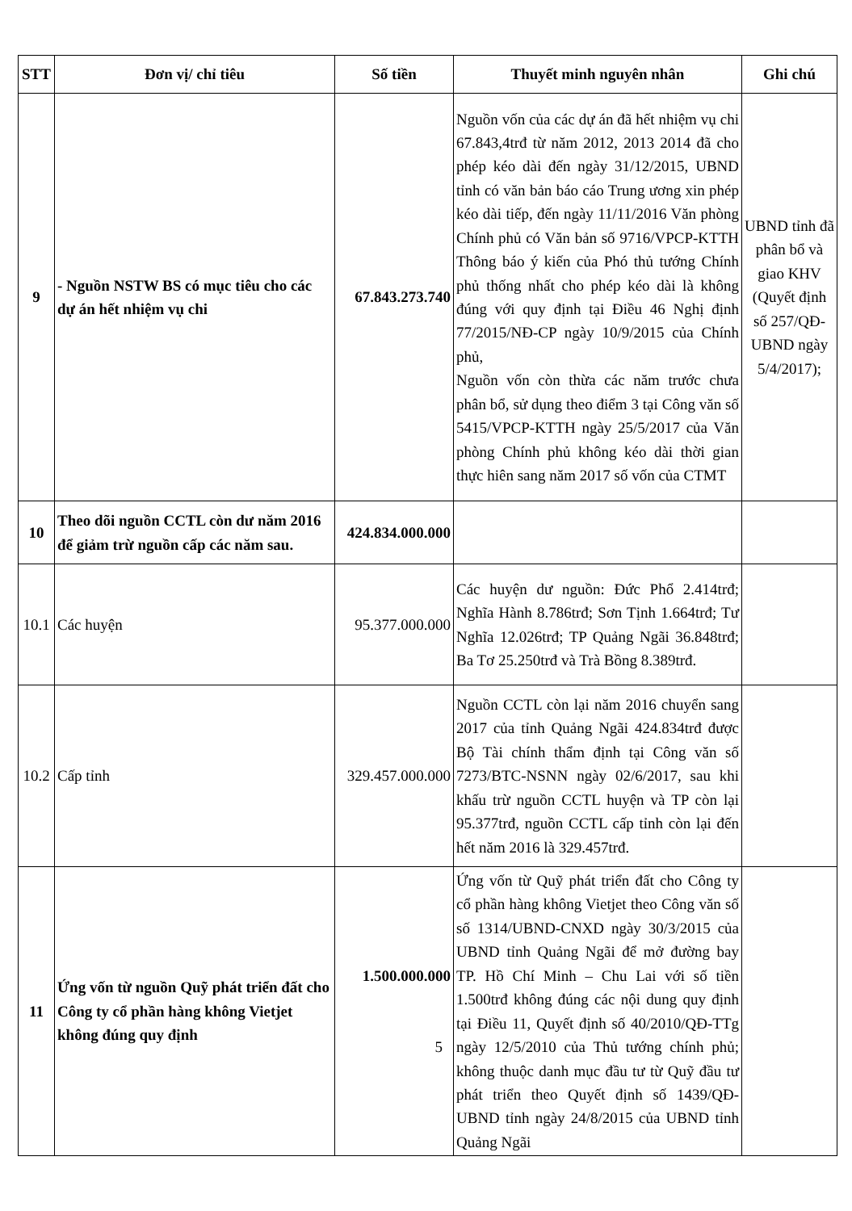| STT | Đơn vị/ chỉ tiêu | Số tiền | Thuyết minh nguyên nhân | Ghi chú |
| --- | --- | --- | --- | --- |
| 9 | - Nguồn NSTW BS có mục tiêu cho các dự án hết nhiệm vụ chi | 67.843.273.740 | Nguồn vốn của các dự án đã hết nhiệm vụ chi 67.843,4trđ từ năm 2012, 2013 2014 đã cho phép kéo dài đến ngày 31/12/2015, UBND tỉnh có văn bản báo cáo Trung ương xin phép kéo dài tiếp, đến ngày 11/11/2016 Văn phòng Chính phủ có Văn bản số 9716/VPCP-KTTH Thông báo ý kiến của Phó thủ tướng Chính phủ thống nhất cho phép kéo dài là không đúng với quy định tại Điều 46 Nghị định 77/2015/NĐ-CP ngày 10/9/2015 của Chính phủ, Nguồn vốn còn thừa các năm trước chưa phân bổ, sử dụng theo điểm 3 tại Công văn số 5415/VPCP-KTTH ngày 25/5/2017 của Văn phòng Chính phủ không kéo dài thời gian thực hiên sang năm 2017 số vốn của CTMT | UBND tỉnh đã phân bổ và giao KHV (Quyết định số 257/QĐ-UBND ngày 5/4/2017); |
| 10 | Theo dõi nguồn CCTL còn dư năm 2016 để giảm trừ nguồn cấp các năm sau. | 424.834.000.000 | | |
| 10.1 | Các huyện | 95.377.000.000 | Các huyện dư nguồn: Đức Phổ 2.414trđ; Nghĩa Hành 8.786trđ; Sơn Tịnh 1.664trđ; Tư Nghĩa 12.026trđ; TP Quảng Ngãi 36.848trđ; Ba Tơ 25.250trđ và Trà Bồng 8.389trđ. | |
| 10.2 | Cấp tỉnh | 329.457.000.000 | Nguồn CCTL còn lại năm 2016 chuyển sang 2017 của tỉnh Quảng Ngãi 424.834trđ được Bộ Tài chính thẩm định tại Công văn số 7273/BTC-NSNN ngày 02/6/2017, sau khi khấu trừ nguồn CCTL huyện và TP còn lại 95.377trđ, nguồn CCTL cấp tỉnh còn lại đến hết năm 2016 là 329.457trđ. | |
| 11 | Ứng vốn từ nguồn Quỹ phát triển đất cho Công ty cổ phần hàng không Vietjet không đúng quy định | 1.500.000.000 5 | Ứng vốn từ Quỹ phát triển đất cho Công ty cổ phần hàng không Vietjet theo Công văn số số 1314/UBND-CNXD ngày 30/3/2015 của UBND tỉnh Quảng Ngãi để mở đường bay TP. Hồ Chí Minh – Chu Lai với số tiền 1.500trđ không đúng các nội dung quy định tại Điều 11, Quyết định số 40/2010/QĐ-TTg ngày 12/5/2010 của Thủ tướng chính phủ; không thuộc danh mục đầu tư từ Quỹ đầu tư phát triển theo Quyết định số 1439/QĐ-UBND tỉnh ngày 24/8/2015 của UBND tỉnh Quảng Ngãi | |